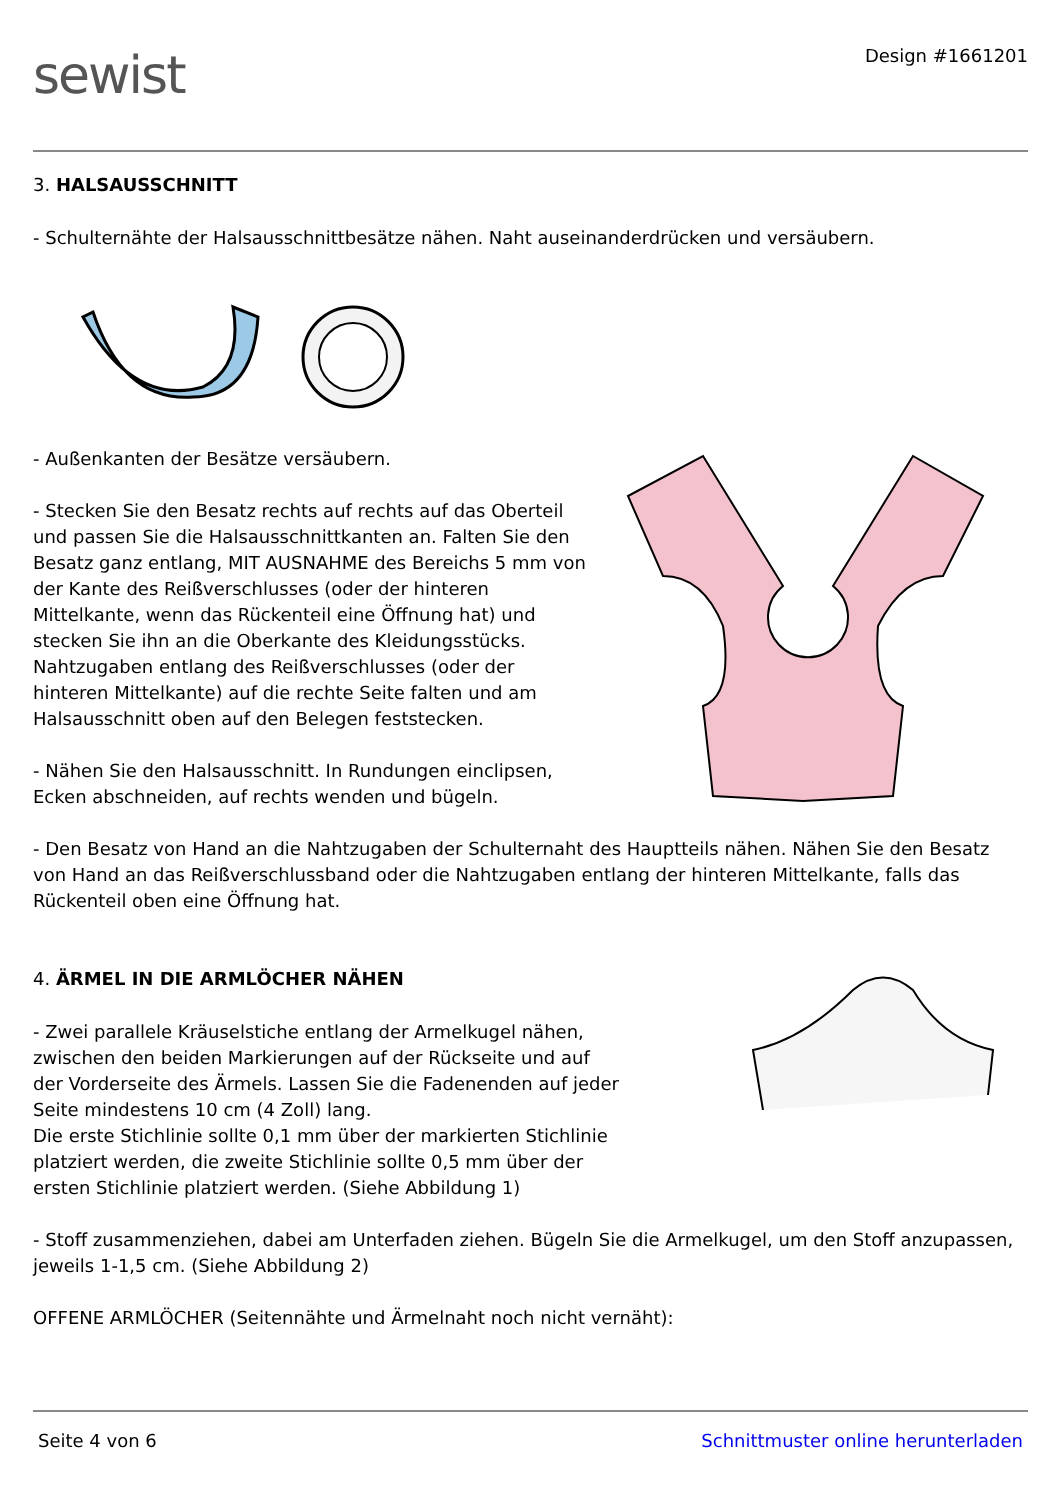sewist
Design #1661201
3. HALSAUSSCHNITT
- Schulternähte der Halsausschnittbesätze nähen. Naht auseinanderdrücken und versäubern.
- Außenkanten der Besätze versäubern.
- Stecken Sie den Besatz rechts auf rechts auf das Oberteil und passen Sie die Halsausschnittkanten an. Falten Sie den Besatz ganz entlang, MIT AUSNAHME des Bereichs 5 mm von der Kante des Reißverschlusses (oder der hinteren Mittelkante, wenn das Rückenteil eine Öffnung hat) und stecken Sie ihn an die Oberkante des Kleidungsstücks. Nahtzugaben entlang des Reißverschlusses (oder der hinteren Mittelkante) auf die rechte Seite falten und am Halsausschnitt oben auf den Belegen feststecken.
- Nähen Sie den Halsausschnitt. In Rundungen einclipsen, Ecken abschneiden, auf rechts wenden und bügeln.
- Den Besatz von Hand an die Nahtzugaben der Schulternaht des Hauptteils nähen. Nähen Sie den Besatz von Hand an das Reißverschlussband oder die Nahtzugaben entlang der hinteren Mittelkante, falls das Rückenteil oben eine Öffnung hat.
4. ÄRMEL IN DIE ARMLÖCHER NÄHEN
- Zwei parallele Kräuselstiche entlang der Armelkugel nähen, zwischen den beiden Markierungen auf der Rückseite und auf der Vorderseite des Ärmels. Lassen Sie die Fadenenden auf jeder Seite mindestens 10 cm (4 Zoll) lang.
Die erste Stichlinie sollte 0,1 mm über der markierten Stichlinie platziert werden, die zweite Stichlinie sollte 0,5 mm über der ersten Stichlinie platziert werden. (Siehe Abbildung 1)
- Stoff zusammenziehen, dabei am Unterfaden ziehen. Bügeln Sie die Armelkugel, um den Stoff anzupassen, jeweils 1-1,5 cm. (Siehe Abbildung 2)
OFFENE ARMLÖCHER (Seitennähte und Ärmelnaht noch nicht vernäht):
Seite 4 von 6 Schnittmuster online herunterladen